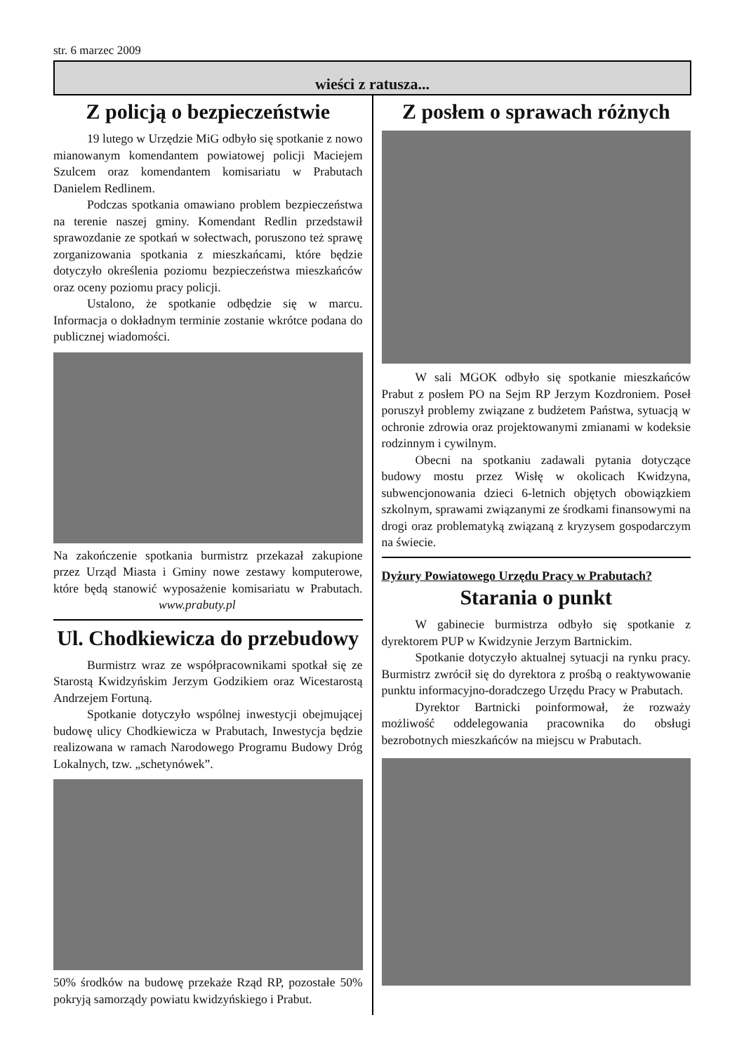str. 6 marzec 2009
wieści z ratusza...
Z policją o bezpieczeństwie
19 lutego w Urzędzie MiG odbyło się spotkanie z nowo mianowanym komendantem powiatowej policji Maciejem Szulcem oraz komendantem komisariatu w Prabutach Danielem Redlinem.
Podczas spotkania omawiano problem bezpieczeństwa na terenie naszej gminy. Komendant Redlin przedstawił sprawozdanie ze spotkań w sołectwach, poruszono też sprawę zorganizowania spotkania z mieszkańcami, które będzie dotyczyło określenia poziomu bezpieczeństwa mieszkańców oraz oceny poziomu pracy policji.
Ustalono, że spotkanie odbędzie się w marcu. Informacja o dokładnym terminie zostanie wkrótce podana do publicznej wiadomości.
Na zakończenie spotkania burmistrz przekazał zakupione przez Urząd Miasta i Gminy nowe zestawy komputerowe, które będą stanowić wyposażenie komisariatu w Prabutach. www.prabuty.pl
Ul. Chodkiewicza do przebudowy
Burmistrz wraz ze współpracownikami spotkał się ze Starostą Kwidzyńskim Jerzym Godzikiem oraz Wicestarostą Andrzejem Fortuną.
Spotkanie dotyczyło wspólnej inwestycji obejmującej budowę ulicy Chodkiewicza w Prabutach, Inwestycja będzie realizowana w ramach Narodowego Programu Budowy Dróg Lokalnych, tzw. „schetynówek”.
50% środków na budowę przekaże Rząd RP, pozostałe 50% pokryją samorządy powiatu kwidzyńskiego i Prabut.
Z posłem o sprawach różnych
W sali MGOK odbyło się spotkanie mieszkańców Prabut z posłem PO na Sejm RP Jerzym Kozdroniem. Poseł poruszył problemy związane z budżetem Państwa, sytuacją w ochronie zdrowia oraz projektowanymi zmianami w kodeksie rodzinnym i cywilnym.
Obecni na spotkaniu zadawali pytania dotyczące budowy mostu przez Wisłę w okolicach Kwidzyna, subwencjonowania dzieci 6-letnich objętych obowiązkiem szkolnym, sprawami związanymi ze środkami finansowymi na drogi oraz problematyką związaną z kryzysem gospodarczym na świecie.
Dyżury Powiatowego Urzędu Pracy w Prabutach?
Starania o punkt
W gabinecie burmistrza odbyło się spotkanie z dyrektorem PUP w Kwidzynie Jerzym Bartnickim.
Spotkanie dotyczyło aktualnej sytuacji na rynku pracy. Burmistrz zwrócił się do dyrektora z prośbą o reaktywowanie punktu informacyjno-doradczego Urzędu Pracy w Prabutach.
Dyrektor Bartnicki poinformował, że rozważy możliwość oddelegowania pracownika do obsługi bezrobotnych mieszkańców na miejscu w Prabutach.